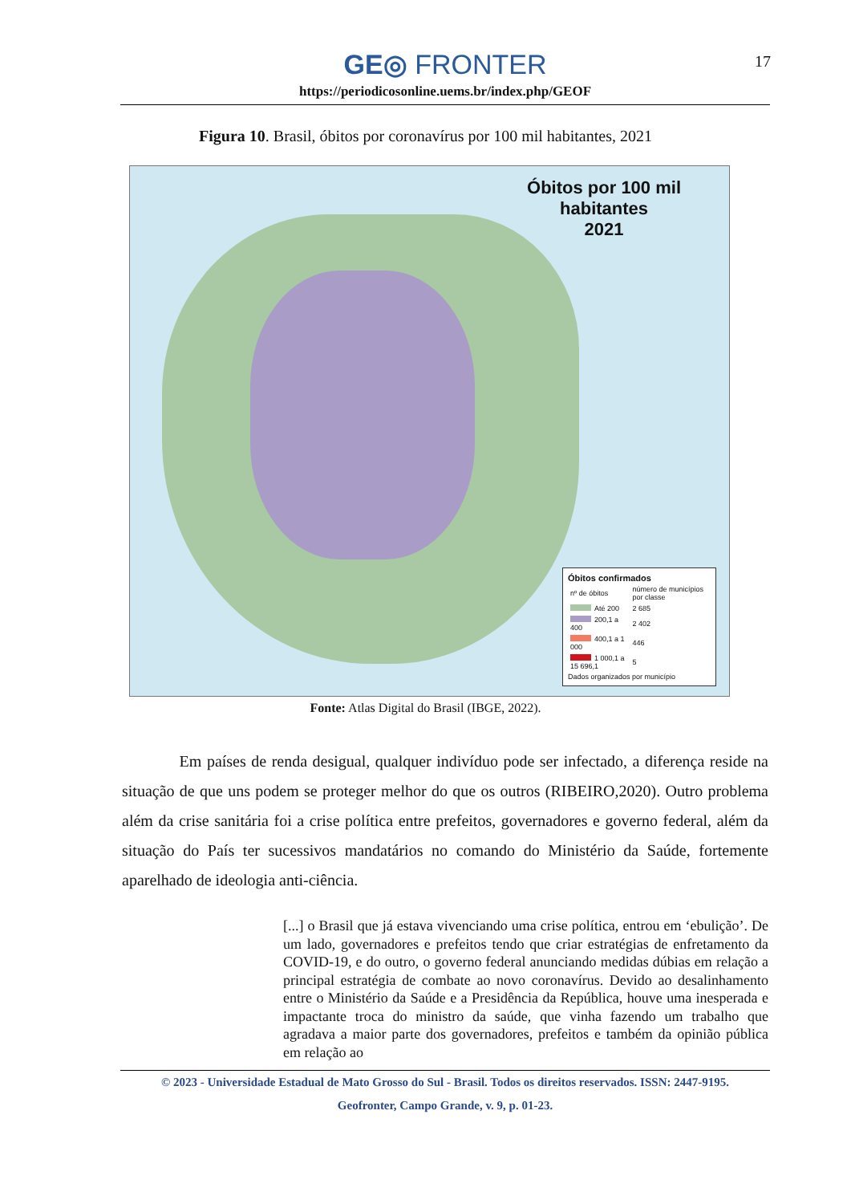GE◎ FRONTER
https://periodicosonline.uems.br/index.php/GEOF
17
Figura 10. Brasil, óbitos por coronavírus por 100 mil habitantes, 2021
Óbitos por 100 mil
habitantes
2021
Óbitos confirmados
| nº de óbitos | número de municípios por classe |
| Até 200 | 2 685 |
| 200,1 a 400 | 2 402 |
| 400,1 a 1 000 | 446 |
| 1 000,1 a 15 696,1 | 5 |
Dados organizados por município
Fonte: Atlas Digital do Brasil (IBGE, 2022).
Em países de renda desigual, qualquer indivíduo pode ser infectado, a diferença reside na situação de que uns podem se proteger melhor do que os outros (RIBEIRO,2020). Outro problema além da crise sanitária foi a crise política entre prefeitos, governadores e governo federal, além da situação do País ter sucessivos mandatários no comando do Ministério da Saúde, fortemente aparelhado de ideologia anti-ciência.
[...] o Brasil que já estava vivenciando uma crise política, entrou em ‘ebulição’. De um lado, governadores e prefeitos tendo que criar estratégias de enfretamento da COVID-19, e do outro, o governo federal anunciando medidas dúbias em relação a principal estratégia de combate ao novo coronavírus. Devido ao desalinhamento entre o Ministério da Saúde e a Presidência da República, houve uma inesperada e impactante troca do ministro da saúde, que vinha fazendo um trabalho que agradava a maior parte dos governadores, prefeitos e também da opinião pública em relação ao
© 2023 - Universidade Estadual de Mato Grosso do Sul - Brasil. Todos os direitos reservados. ISSN: 2447-9195.
Geofronter, Campo Grande, v. 9, p. 01-23.